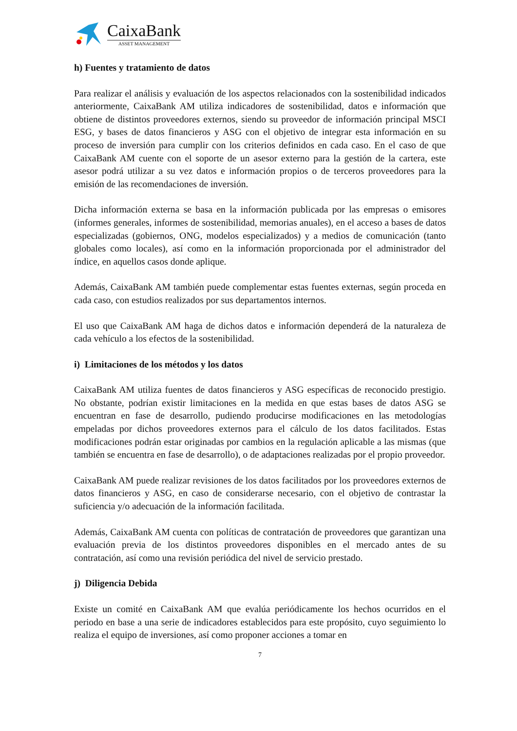CaixaBank
ASSET MANAGEMENT
h) Fuentes y tratamiento de datos
Para realizar el análisis y evaluación de los aspectos relacionados con la sostenibilidad indicados anteriormente, CaixaBank AM utiliza indicadores de sostenibilidad, datos e información que obtiene de distintos proveedores externos, siendo su proveedor de información principal MSCI ESG, y bases de datos financieros y ASG con el objetivo de integrar esta información en su proceso de inversión para cumplir con los criterios definidos en cada caso. En el caso de que CaixaBank AM cuente con el soporte de un asesor externo para la gestión de la cartera, este asesor podrá utilizar a su vez datos e información propios o de terceros proveedores para la emisión de las recomendaciones de inversión.
Dicha información externa se basa en la información publicada por las empresas o emisores (informes generales, informes de sostenibilidad, memorias anuales), en el acceso a bases de datos especializadas (gobiernos, ONG, modelos especializados) y a medios de comunicación (tanto globales como locales), así como en la información proporcionada por el administrador del índice, en aquellos casos donde aplique.
Además, CaixaBank AM también puede complementar estas fuentes externas, según proceda en cada caso, con estudios realizados por sus departamentos internos.
El uso que CaixaBank AM haga de dichos datos e información dependerá de la naturaleza de cada vehículo a los efectos de la sostenibilidad.
i) Limitaciones de los métodos y los datos
CaixaBank AM utiliza fuentes de datos financieros y ASG específicas de reconocido prestigio. No obstante, podrían existir limitaciones en la medida en que estas bases de datos ASG se encuentran en fase de desarrollo, pudiendo producirse modificaciones en las metodologías empeladas por dichos proveedores externos para el cálculo de los datos facilitados. Estas modificaciones podrán estar originadas por cambios en la regulación aplicable a las mismas (que también se encuentra en fase de desarrollo), o de adaptaciones realizadas por el propio proveedor.
CaixaBank AM puede realizar revisiones de los datos facilitados por los proveedores externos de datos financieros y ASG, en caso de considerarse necesario, con el objetivo de contrastar la suficiencia y/o adecuación de la información facilitada.
Además, CaixaBank AM cuenta con políticas de contratación de proveedores que garantizan una evaluación previa de los distintos proveedores disponibles en el mercado antes de su contratación, así como una revisión periódica del nivel de servicio prestado.
j) Diligencia Debida
Existe un comité en CaixaBank AM que evalúa periódicamente los hechos ocurridos en el periodo en base a una serie de indicadores establecidos para este propósito, cuyo seguimiento lo realiza el equipo de inversiones, así como proponer acciones a tomar en
7